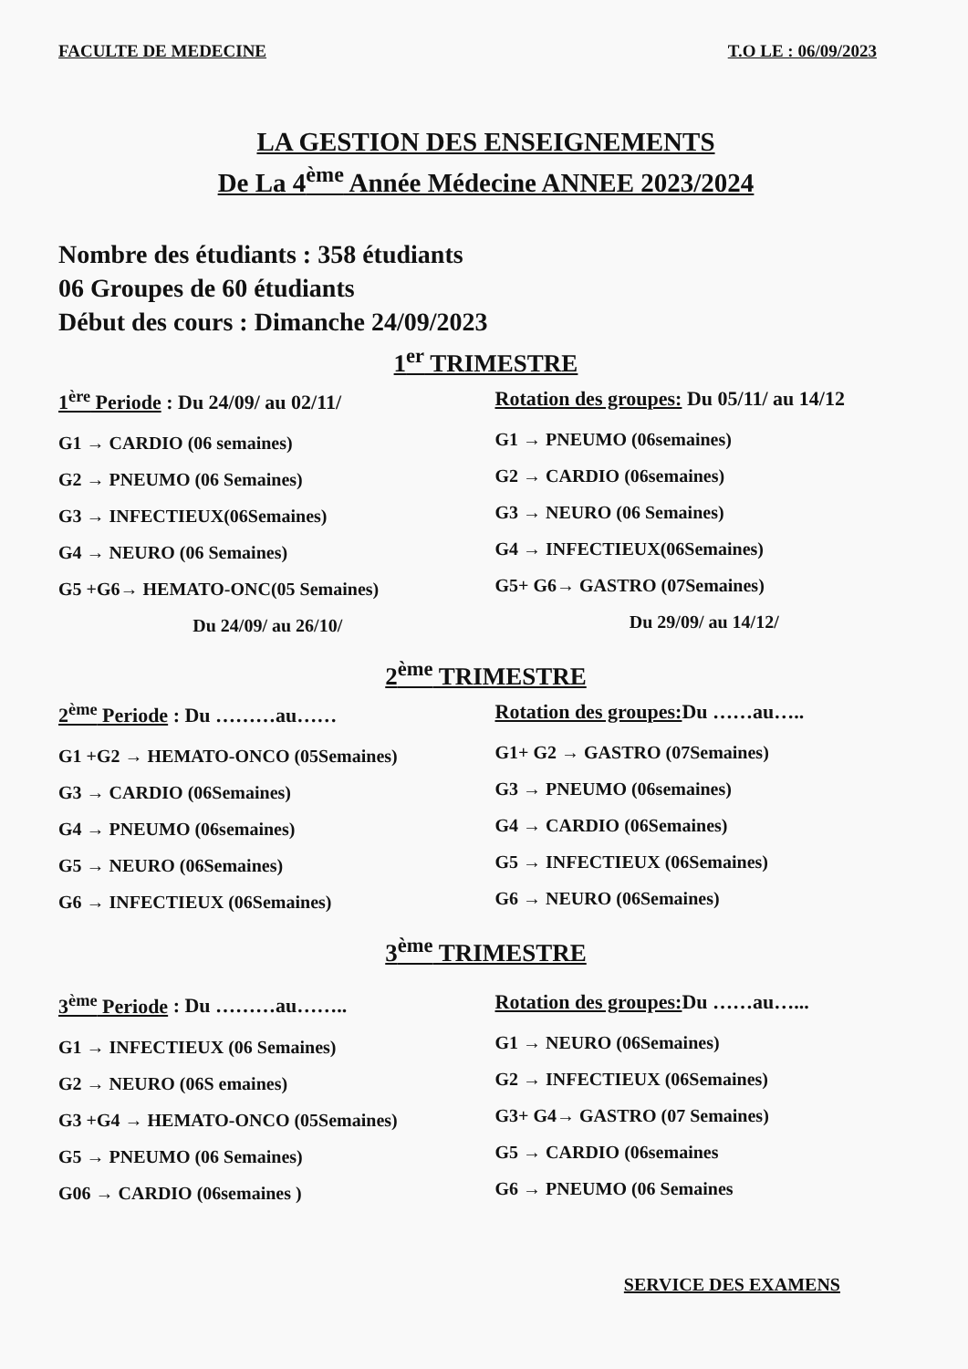FACULTE DE MEDECINE T.O LE : 06/09/2023
LA GESTION DES ENSEIGNEMENTS
De La 4<sup>ème</sup> Année Médecine ANNEE 2023/2024
Nombre des étudiants : 358 étudiants
06 Groupes de 60 étudiants
Début des cours : Dimanche 24/09/2023
1<sup>er</sup> TRIMESTRE
1<sup>ère</sup> Periode : Du 24/09/ au 02/11/
G1 → CARDIO (06 semaines)
G2 → PNEUMO (06 Semaines)
G3 → INFECTIEUX(06Semaines)
G4 → NEURO (06 Semaines)
G5 +G6→ HEMATO-ONC(05 Semaines)
Du 24/09/ au 26/10/
Rotation des groupes: Du 05/11/ au 14/12
G1 → PNEUMO (06semaines)
G2 → CARDIO (06semaines)
G3 → NEURO (06 Semaines)
G4 → INFECTIEUX(06Semaines)
G5+ G6→ GASTRO (07Semaines)
Du 29/09/ au 14/12/
2<sup>ème</sup> TRIMESTRE
2<sup>ème</sup> Periode : Du ………au……
G1 +G2 → HEMATO-ONCO (05Semaines)
G3 → CARDIO (06Semaines)
G4 → PNEUMO (06semaines)
G5 → NEURO (06Semaines)
G6 → INFECTIEUX (06Semaines)
Rotation des groupes: Du ……au…..
G1+ G2 → GASTRO (07Semaines)
G3 → PNEUMO (06semaines)
G4 → CARDIO (06Semaines)
G5 → INFECTIEUX (06Semaines)
G6 → NEURO (06Semaines)
3<sup>ème</sup> TRIMESTRE
3<sup>ème</sup> Periode : Du ………au……..
G1 → INFECTIEUX (06 Semaines)
G2 → NEURO (06S emaines)
G3 +G4 → HEMATO-ONCO (05Semaines)
G5 → PNEUMO (06 Semaines)
G06 → CARDIO (06semaines )
Rotation des groupes: Du ……au…...
G1 → NEURO (06Semaines)
G2 → INFECTIEUX (06Semaines)
G3+ G4→ GASTRO (07 Semaines)
G5 → CARDIO (06semaines
G6 → PNEUMO (06 Semaines
SERVICE DES EXAMENS